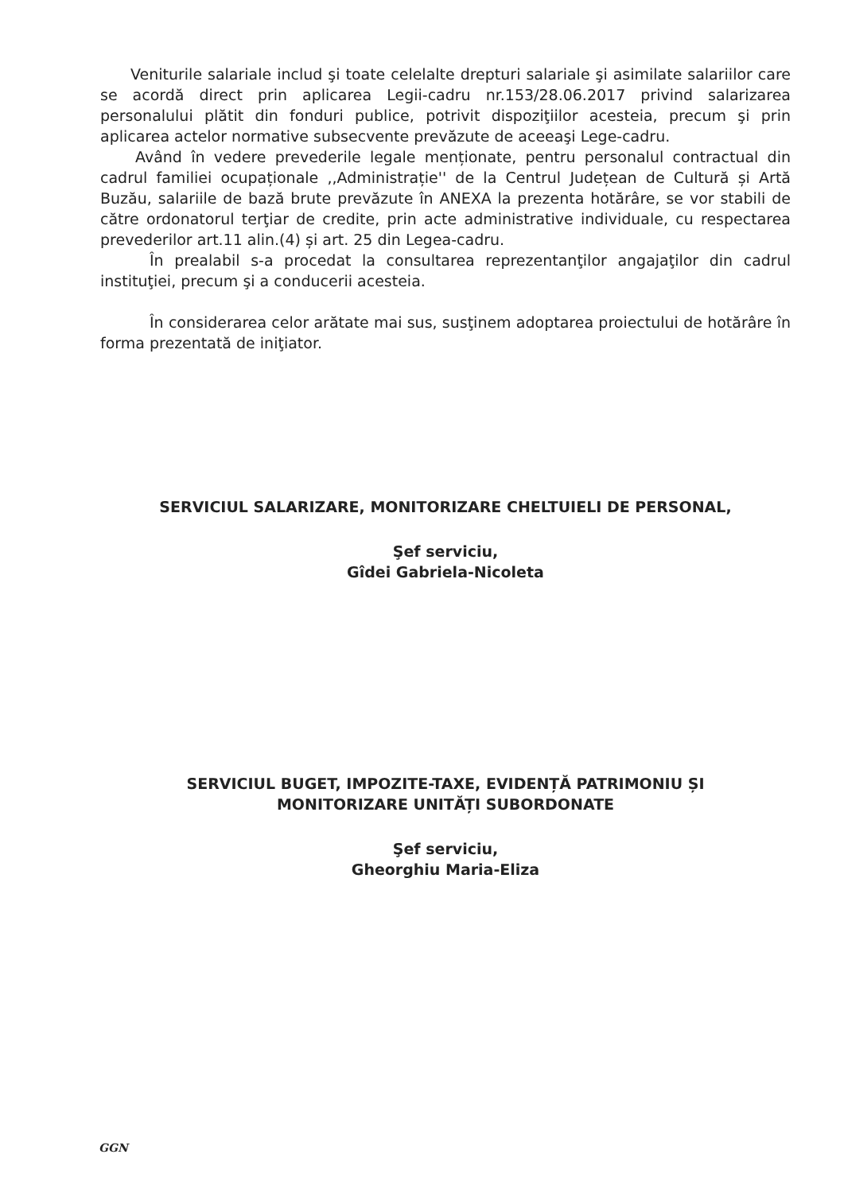Veniturile salariale includ şi toate celelalte drepturi salariale şi asimilate salariilor care se acordă direct prin aplicarea Legii-cadru nr.153/28.06.2017 privind salarizarea personalului plătit din fonduri publice, potrivit dispoziţiilor acesteia, precum şi prin aplicarea actelor normative subsecvente prevăzute de aceeaşi Lege-cadru.
Având în vedere prevederile legale menționate, pentru personalul contractual din cadrul familiei ocupaționale ,,Administrație'' de la Centrul Județean de Cultură și Artă Buzău, salariile de bază brute prevăzute în ANEXA la prezenta hotărâre, se vor stabili de către ordonatorul terţiar de credite, prin acte administrative individuale, cu respectarea prevederilor art.11 alin.(4) și art. 25 din Legea-cadru.
În prealabil s-a procedat la consultarea reprezentanţilor angajaţilor din cadrul instituţiei, precum şi a conducerii acesteia.
În considerarea celor arătate mai sus, susţinem adoptarea proiectului de hotărâre în forma prezentată de iniţiator.
SERVICIUL SALARIZARE, MONITORIZARE CHELTUIELI DE PERSONAL,
Şef serviciu,
Gîdei Gabriela-Nicoleta
SERVICIUL BUGET, IMPOZITE-TAXE, EVIDENȚĂ PATRIMONIU ȘI
MONITORIZARE UNITĂȚI SUBORDONATE
Şef serviciu,
Gheorghiu Maria-Eliza
GGN